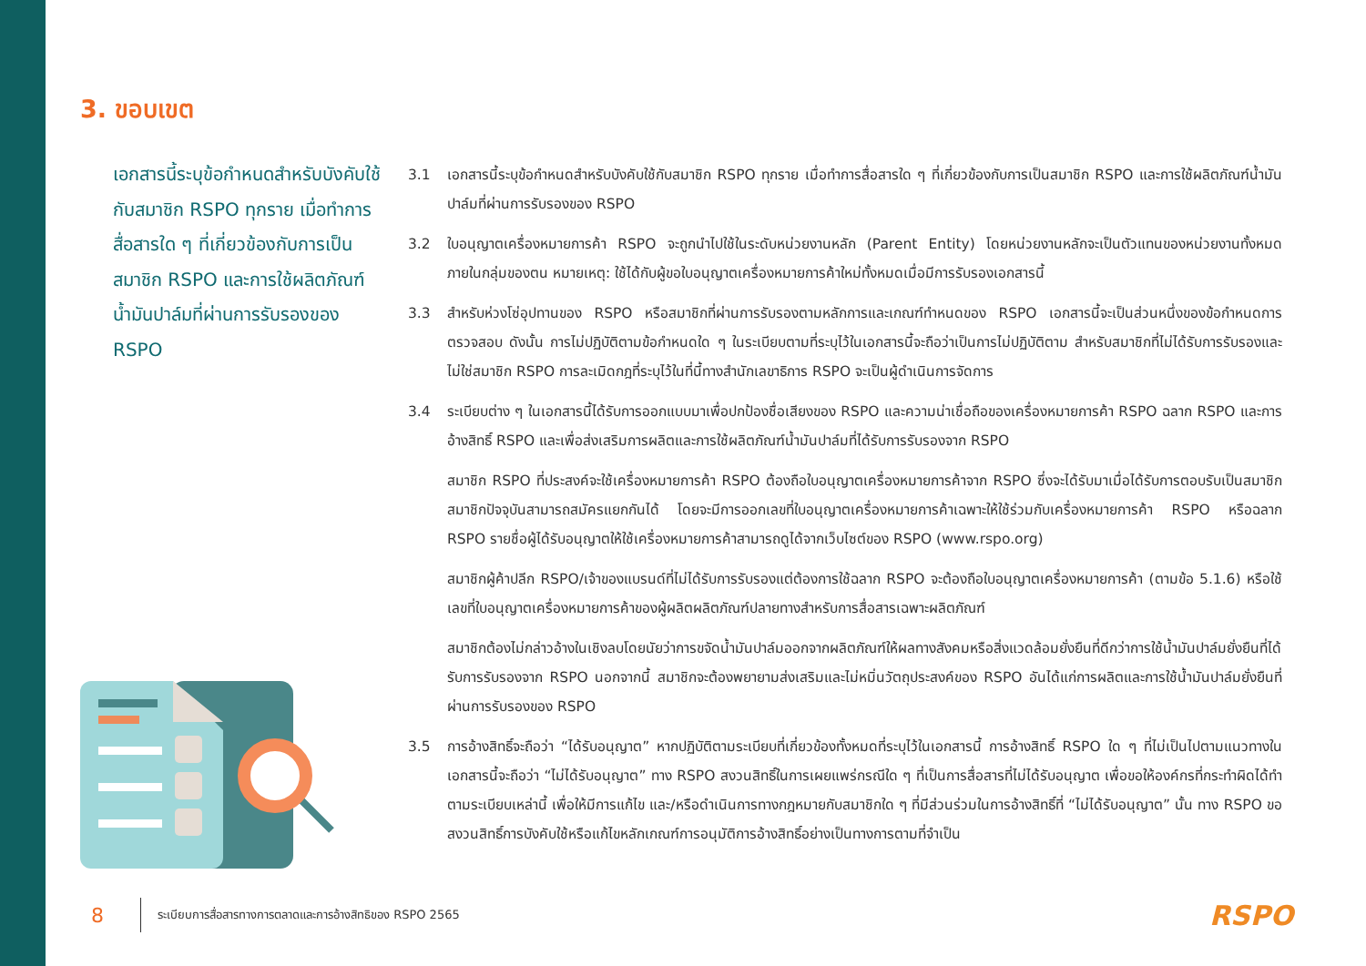3. ขอบเขต
เอกสารนี้ระบุข้อกำหนดสำหรับบังคับใช้กับสมาชิก RSPO ทุกราย เมื่อทำการสื่อสารใด ๆ ที่เกี่ยวข้องกับการเป็นสมาชิก RSPO และการใช้ผลิตภัณฑ์น้ำมันปาล์มที่ผ่านการรับรองของ RSPO
3.1 เอกสารนี้ระบุข้อกำหนดสำหรับบังคับใช้กับสมาชิก RSPO ทุกราย เมื่อทำการสื่อสารใด ๆ ที่เกี่ยวข้องกับการเป็นสมาชิก RSPO และการใช้ผลิตภัณฑ์น้ำมันปาล์มที่ผ่านการรับรองของ RSPO
3.2 ใบอนุญาตเครื่องหมายการค้า RSPO จะถูกนำไปใช้ในระดับหน่วยงานหลัก (Parent Entity) โดยหน่วยงานหลักจะเป็นตัวแทนของหน่วยงานทั้งหมดภายในกลุ่มของตน หมายเหตุ: ใช้ได้กับผู้ขอใบอนุญาตเครื่องหมายการค้าใหม่ทั้งหมดเมื่อมีการรับรองเอกสารนี้
3.3 สำหรับห่วงโซ่อุปทานของ RSPO หรือสมาชิกที่ผ่านการรับรองตามหลักการและเกณฑ์ทำหนดของ RSPO เอกสารนี้จะเป็นส่วนหนึ่งของข้อกำหนดการตรวจสอบ ดังนั้น การไม่ปฏิบัติตามข้อกำหนดใด ๆ ในระเบียบตามที่ระบุไว้ในเอกสารนี้จะถือว่าเป็นการไม่ปฏิบัติตาม สำหรับสมาชิกที่ไม่ได้รับการรับรองและไม่ใช่สมาชิก RSPO การละเมิดกฎที่ระบุไว้ในที่นี้ทางสำนักเลขาธิการ RSPO จะเป็นผู้ดำเนินการจัดการ
3.4 ระเบียบต่าง ๆ ในเอกสารนี้ได้รับการออกแบบมาเพื่อปกป้องชื่อเสียงของ RSPO และความน่าเชื่อถือของเครื่องหมายการค้า RSPO ฉลาก RSPO และการอ้างสิทธิ์ RSPO และเพื่อส่งเสริมการผลิตและการใช้ผลิตภัณฑ์น้ำมันปาล์มที่ได้รับการรับรองจาก RSPO
สมาชิก RSPO ที่ประสงค์จะใช้เครื่องหมายการค้า RSPO ต้องถือใบอนุญาตเครื่องหมายการค้าจาก RSPO ซึ่งจะได้รับมาเมื่อได้รับการตอบรับเป็นสมาชิก สมาชิกปัจจุบันสามารถสมัครแยกกันได้ โดยจะมีการออกเลขที่ใบอนุญาตเครื่องหมายการค้าเฉพาะให้ใช้ร่วมกับเครื่องหมายการค้า RSPO หรือฉลาก RSPO รายชื่อผู้ได้รับอนุญาตให้ใช้เครื่องหมายการค้าสามารถดูได้จากเว็บไซต์ของ RSPO (www.rspo.org)
สมาชิกผู้ค้าปลีก RSPO/เจ้าของแบรนด์ที่ไม่ได้รับการรับรองแต่ต้องการใช้ฉลาก RSPO จะต้องถือใบอนุญาตเครื่องหมายการค้า (ตามข้อ 5.1.6) หรือใช้เลขที่ใบอนุญาตเครื่องหมายการค้าของผู้ผลิตผลิตภัณฑ์ปลายทางสำหรับการสื่อสารเฉพาะผลิตภัณฑ์
สมาชิกต้องไม่กล่าวอ้างในเชิงลบโดยนัยว่าการขจัดน้ำมันปาล์มออกจากผลิตภัณฑ์ให้ผลทางสังคมหรือสิ่งแวดล้อมยั่งยืนที่ดีกว่าการใช้น้ำมันปาล์มยั่งยืนที่ได้รับการรับรองจาก RSPO นอกจากนี้ สมาชิกจะต้องพยายามส่งเสริมและไม่หมิ่นวัตถุประสงค์ของ RSPO อันได้แก่การผลิตและการใช้น้ำมันปาล์มยั่งยืนที่ผ่านการรับรองของ RSPO
3.5 การอ้างสิทธิ์จะถือว่า “ได้รับอนุญาต” หากปฏิบัติตามระเบียบที่เกี่ยวข้องทั้งหมดที่ระบุไว้ในเอกสารนี้ การอ้างสิทธิ์ RSPO ใด ๆ ที่ไม่เป็นไปตามแนวทางในเอกสารนี้จะถือว่า “ไม่ได้รับอนุญาต” ทาง RSPO สงวนสิทธิ์ในการเผยแพร่กรณีใด ๆ ที่เป็นการสื่อสารที่ไม่ได้รับอนุญาต เพื่อขอให้องค์กรที่กระทำผิดได้ทำตามระเบียบเหล่านี้ เพื่อให้มีการแก้ไข และ/หรือดำเนินการทางกฎหมายกับสมาชิกใด ๆ ที่มีส่วนร่วมในการอ้างสิทธิ์ที่ “ไม่ได้รับอนุญาต” นั้น ทาง RSPO ขอสงวนสิทธิ์การบังคับใช้หรือแก้ไขหลักเกณฑ์การอนุมัติการอ้างสิทธิ์อย่างเป็นทางการตามที่จำเป็น
8 ระเบียบการสื่อสารทางการตลาดและการอ้างสิทธิของ RSPO 2565
RSPO